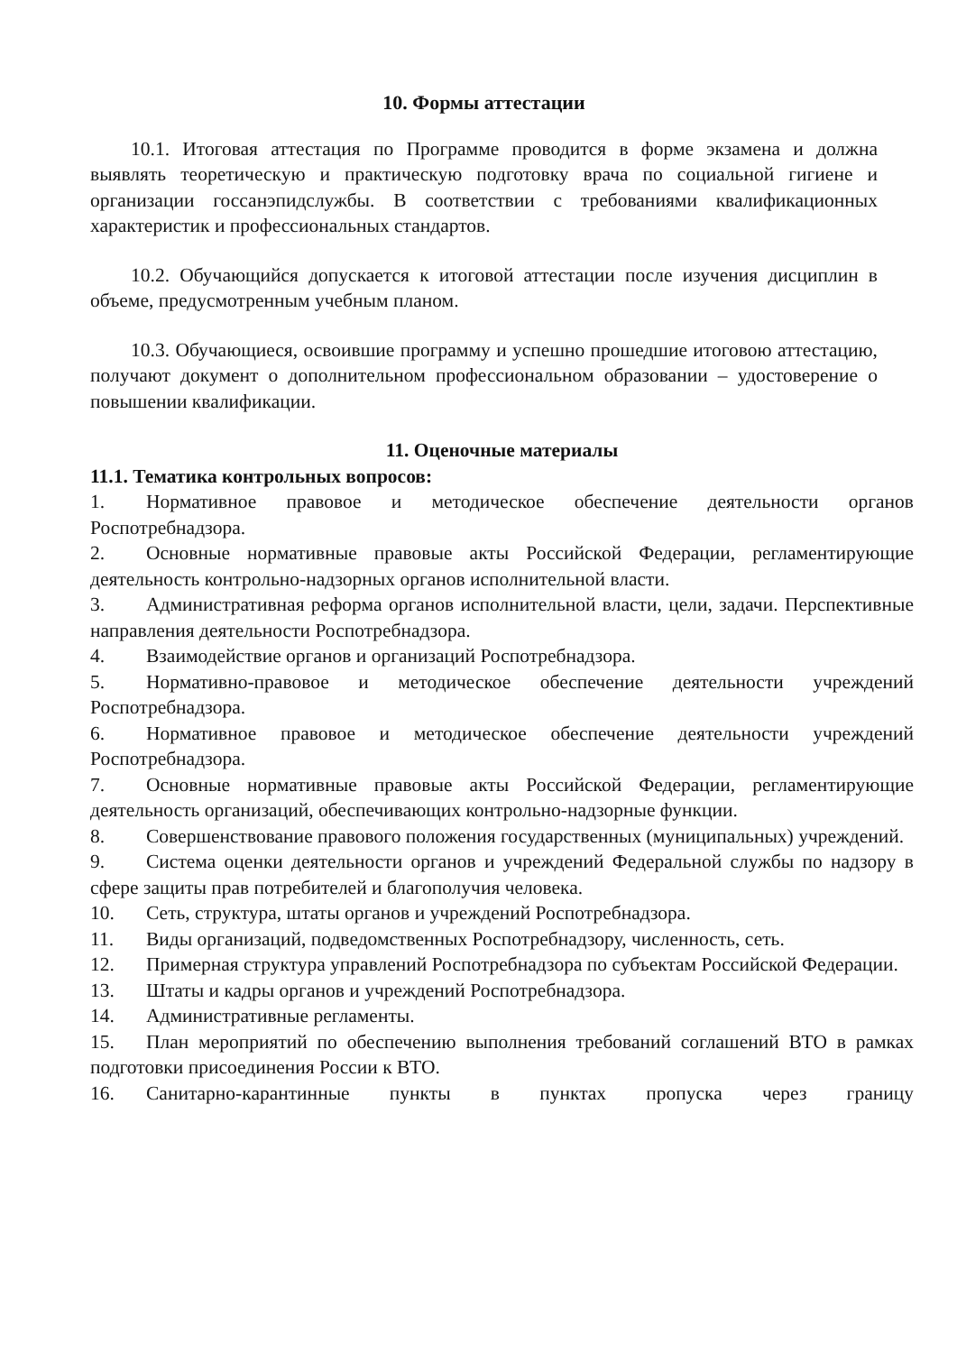10. Формы аттестации
10.1. Итоговая аттестация по Программе проводится в форме экзамена и должна выявлять теоретическую и практическую подготовку врача по социальной гигиене и организации госсанэпидслужбы. В соответствии с требованиями квалификационных характеристик и профессиональных стандартов.
10.2. Обучающийся допускается к итоговой аттестации после изучения дисциплин в объеме, предусмотренным учебным планом.
10.3. Обучающиеся, освоившие программу и успешно прошедшие итоговою аттестацию, получают документ о дополнительном профессиональном образовании – удостоверение о повышении квалификации.
11. Оценочные материалы
11.1. Тематика контрольных вопросов:
1. Нормативное правовое и методическое обеспечение деятельности органов Роспотребнадзора.
2. Основные нормативные правовые акты Российской Федерации, регламентирующие деятельность контрольно-надзорных органов исполнительной власти.
3. Административная реформа органов исполнительной власти, цели, задачи. Перспективные направления деятельности Роспотребнадзора.
4. Взаимодействие органов и организаций Роспотребнадзора.
5. Нормативно-правовое и методическое обеспечение деятельности учреждений Роспотребнадзора.
6. Нормативное правовое и методическое обеспечение деятельности учреждений Роспотребнадзора.
7. Основные нормативные правовые акты Российской Федерации, регламентирующие деятельность организаций, обеспечивающих контрольно-надзорные функции.
8. Совершенствование правового положения государственных (муниципальных) учреждений.
9. Система оценки деятельности органов и учреждений Федеральной службы по надзору в сфере защиты прав потребителей и благополучия человека.
10. Сеть, структура, штаты органов и учреждений Роспотребнадзора.
11. Виды организаций, подведомственных Роспотребнадзору, численность, сеть.
12. Примерная структура управлений Роспотребнадзора по субъектам Российской Федерации.
13. Штаты и кадры органов и учреждений Роспотребнадзора.
14. Административные регламенты.
15. План мероприятий по обеспечению выполнения требований соглашений ВТО в рамках подготовки присоединения России к ВТО.
16. Санитарно-карантинные пункты в пунктах пропуска через границу